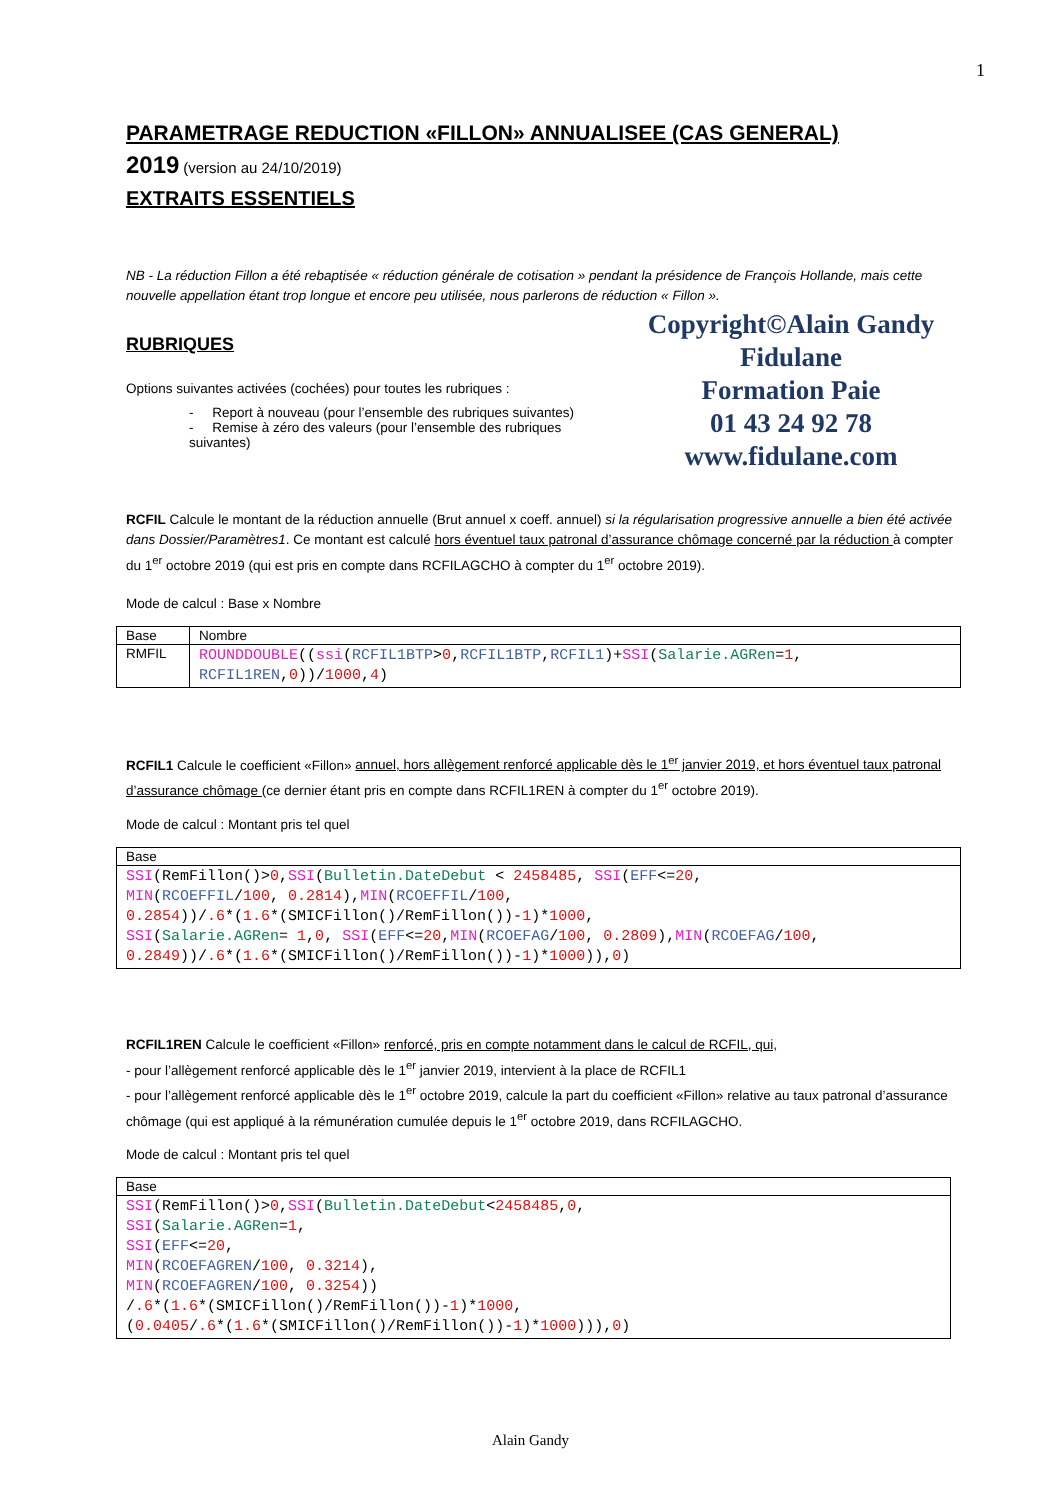1
PARAMETRAGE REDUCTION «FILLON» ANNUALISEE (CAS GENERAL)
2019 (version au 24/10/2019)
EXTRAITS ESSENTIELS
NB - La réduction Fillon a été rebaptisée « réduction générale de cotisation » pendant la présidence de François Hollande, mais cette nouvelle appellation étant trop longue et encore peu utilisée, nous parlerons de réduction « Fillon ».
Copyright©Alain Gandy
Fidulane
Formation Paie
01 43 24 92 78
www.fidulane.com
RUBRIQUES
Options suivantes activées (cochées) pour toutes les rubriques :
- Report à nouveau (pour l’ensemble des rubriques suivantes)
- Remise à zéro des valeurs (pour l’ensemble des rubriques suivantes)
RCFIL Calcule le montant de la réduction annuelle (Brut annuel x coeff. annuel) si la régularisation progressive annuelle a bien été activée dans Dossier/Paramètres1. Ce montant est calculé hors éventuel taux patronal d’assurance chômage concerné par la réduction à compter du 1<sup>er</sup> octobre 2019 (qui est pris en compte dans RCFILAGCHO à compter du 1<sup>er</sup> octobre 2019).
Mode de calcul : Base x Nombre
| Base | Nombre |
| RMFIL | ROUNDDOUBLE (( ssi ( RCFIL1BTP > 0 , RCFIL1BTP , RCFIL1 )+ SSI ( Salarie.AGRen = 1 , RCFIL1REN , 0 ))/ 1000 , 4 ) |
RCFIL1 Calcule le coefficient «Fillon» annuel, hors allègement renforcé applicable dès le 1<sup>er</sup> janvier 2019, et hors éventuel taux patronal d’assurance chômage (ce dernier étant pris en compte dans RCFIL1REN à compter du 1<sup>er</sup> octobre 2019).
Mode de calcul : Montant pris tel quel
| Base |
| SSI (RemFillon()> 0 , SSI ( Bulletin.DateDebut < 2458485 , SSI ( EFF <= 20 , MIN ( RCOEFFIL / 100 , 0.2814 ), MIN ( RCOEFFIL / 100 , 0.2854 ))/ .6 *( 1.6 *(SMICFillon()/RemFillon())- 1 )* 1000 , SSI ( Salarie.AGRen = 1 , 0 , SSI ( EFF <= 20 , MIN ( RCOEFAG / 100 , 0.2809 ), MIN ( RCOEFAG / 100 , 0.2849 ))/ .6 *( 1.6 *(SMICFillon()/RemFillon())- 1 )* 1000 )), 0 ) |
RCFIL1REN Calcule le coefficient «Fillon» renforcé, pris en compte notamment dans le calcul de RCFIL, qui,
- pour l’allègement renforcé applicable dès le 1<sup>er</sup> janvier 2019, intervient à la place de RCFIL1
- pour l’allègement renforcé applicable dès le 1<sup>er</sup> octobre 2019, calcule la part du coefficient «Fillon» relative au taux patronal d’assurance chômage (qui est appliqué à la rémunération cumulée depuis le 1<sup>er</sup> octobre 2019, dans RCFILAGCHO.
Mode de calcul : Montant pris tel quel
| Base |
| SSI (RemFillon()> 0 , SSI ( Bulletin.DateDebut < 2458485 , 0 , SSI ( Salarie.AGRen = 1 , SSI ( EFF <= 20 , MIN ( RCOEFAGREN / 100 , 0.3214 ), MIN ( RCOEFAGREN / 100 , 0.3254 )) / .6 *( 1.6 *(SMICFillon()/RemFillon())- 1 )* 1000 , ( 0.0405 / .6 *( 1.6 *(SMICFillon()/RemFillon())- 1 )* 1000 ))), 0 ) |
Alain Gandy